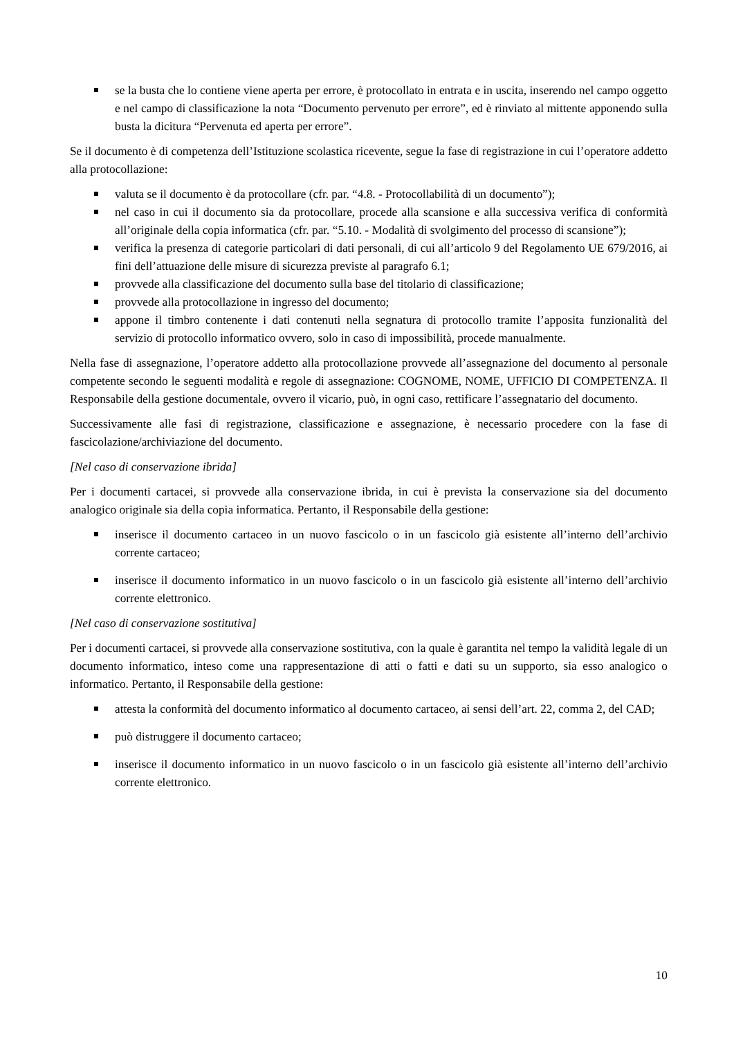se la busta che lo contiene viene aperta per errore, è protocollato in entrata e in uscita, inserendo nel campo oggetto e nel campo di classificazione la nota “Documento pervenuto per errore”, ed è rinviato al mittente apponendo sulla busta la dicitura “Pervenuta ed aperta per errore”.
Se il documento è di competenza dell’Istituzione scolastica ricevente, segue la fase di registrazione in cui l’operatore addetto alla protocollazione:
valuta se il documento è da protocollare (cfr. par. “4.8. - Protocollabilità di un documento”);
nel caso in cui il documento sia da protocollare, procede alla scansione e alla successiva verifica di conformità all’originale della copia informatica (cfr. par. “5.10. - Modalità di svolgimento del processo di scansione”);
verifica la presenza di categorie particolari di dati personali, di cui all’articolo 9 del Regolamento UE 679/2016, ai fini dell’attuazione delle misure di sicurezza previste al paragrafo 6.1;
provvede alla classificazione del documento sulla base del titolario di classificazione;
provvede alla protocollazione in ingresso del documento;
appone il timbro contenente i dati contenuti nella segnatura di protocollo tramite l’apposita funzionalità del servizio di protocollo informatico ovvero, solo in caso di impossibilità, procede manualmente.
Nella fase di assegnazione, l’operatore addetto alla protocollazione provvede all’assegnazione del documento al personale competente secondo le seguenti modalità e regole di assegnazione: COGNOME, NOME, UFFICIO DI COMPETENZA. Il Responsabile della gestione documentale, ovvero il vicario, può, in ogni caso, rettificare l’assegnatario del documento.
Successivamente alle fasi di registrazione, classificazione e assegnazione, è necessario procedere con la fase di fascicolazione/archiviazione del documento.
[Nel caso di conservazione ibrida]
Per i documenti cartacei, si provvede alla conservazione ibrida, in cui è prevista la conservazione sia del documento analogico originale sia della copia informatica. Pertanto, il Responsabile della gestione:
inserisce il documento cartaceo in un nuovo fascicolo o in un fascicolo già esistente all’interno dell’archivio corrente cartaceo;
inserisce il documento informatico in un nuovo fascicolo o in un fascicolo già esistente all’interno dell’archivio corrente elettronico.
[Nel caso di conservazione sostitutiva]
Per i documenti cartacei, si provvede alla conservazione sostitutiva, con la quale è garantita nel tempo la validità legale di un documento informatico, inteso come una rappresentazione di atti o fatti e dati su un supporto, sia esso analogico o informatico. Pertanto, il Responsabile della gestione:
attesta la conformità del documento informatico al documento cartaceo, ai sensi dell’art. 22, comma 2, del CAD;
può distruggere il documento cartaceo;
inserisce il documento informatico in un nuovo fascicolo o in un fascicolo già esistente all’interno dell’archivio corrente elettronico.
10